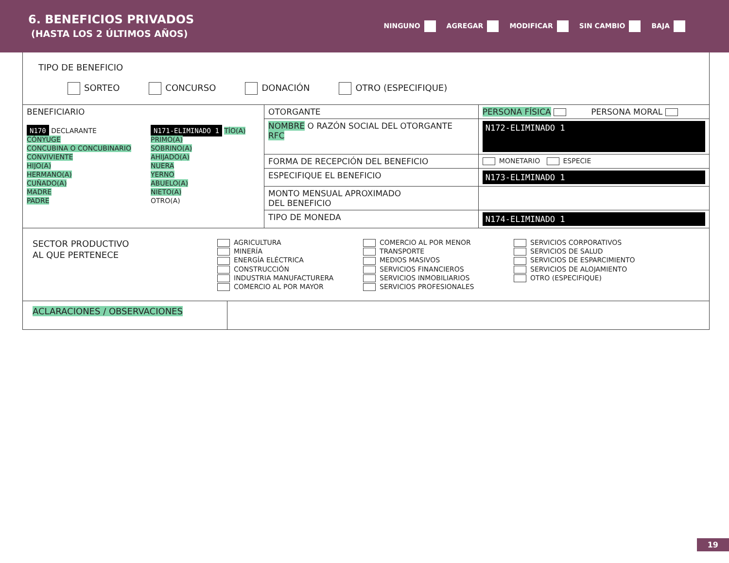6. BENEFICIOS PRIVADOS
(HASTA LOS 2 ÚLTIMOS AÑOS)
NINGUNO AGREGAR MODIFICAR SIN CAMBIO BAJA
TIPO DE BENEFICIO
SORTEO CONCURSO DONACIÓN OTRO (ESPECIFIQUE)
| BENEFICIARIO N170 DECLARANTE CÓNYUGE CONCUBINA O CONCUBINARIO CONVIVIENTE HIJO(A) HERMANO(A) CUÑADO(A) MADRE PADRE N171-ELIMINADO 1 TÍO(A) PRIMO(A) SOBRINO(A) AHIJADO(A) NUERA YERNO ABUELO(A) NIETO(A) OTRO(A) | OTORGANTE | PERSONA FÍSICA PERSONA MORAL | |
| | NOMBRE O RAZÓN SOCIAL DEL OTORGANTE RFC | | N172-ELIMINADO 1 |
| | FORMA DE RECEPCIÓN DEL BENEFICIO | | MONETARIO ESPECIE |
| | ESPECIFIQUE EL BENEFICIO | | N173-ELIMINADO 1 |
| | MONTO MENSUAL APROXIMADO DEL BENEFICIO | | |
| | TIPO DE MONEDA | | N174-ELIMINADO 1 |
SECTOR PRODUCTIVO
AL QUE PERTENECE
AGRICULTURA
MINERÍA
ENERGÍA ELÉCTRICA
CONSTRUCCIÓN
INDUSTRIA MANUFACTURERA
COMERCIO AL POR MAYOR
COMERCIO AL POR MENOR
TRANSPORTE
MEDIOS MASIVOS
SERVICIOS FINANCIEROS
SERVICIOS INMOBILIARIOS
SERVICIOS PROFESIONALES
SERVICIOS CORPORATIVOS
SERVICIOS DE SALUD
SERVICIOS DE ESPARCIMIENTO
SERVICIOS DE ALOJAMIENTO
OTRO (ESPECIFIQUE)
ACLARACIONES / OBSERVACIONES
19